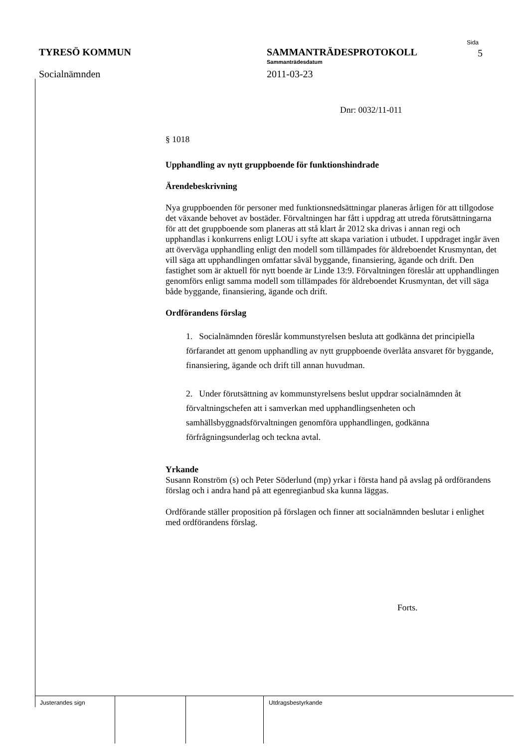TYRESÖ KOMMUN
Socialnämnden
SAMMANTRÄDESPROTOKOLL
Sammanträdesdatum
2011-03-23
Sida
5
Dnr: 0032/11-011
§ 1018
Upphandling av nytt gruppboende för funktionshindrade
Ärendebeskrivning
Nya gruppboenden för personer med funktionsnedsättningar planeras årligen för att tillgodose det växande behovet av bostäder. Förvaltningen har fått i uppdrag att utreda förutsättningarna för att det gruppboende som planeras att stå klart år 2012 ska drivas i annan regi och upphandlas i konkurrens enligt LOU i syfte att skapa variation i utbudet. I uppdraget ingår även att överväga upphandling enligt den modell som tillämpades för äldreboendet Krusmyntan, det vill säga att upphandlingen omfattar såväl byggande, finansiering, ägande och drift. Den fastighet som är aktuell för nytt boende är Linde 13:9. Förvaltningen föreslår att upphandlingen genomförs enligt samma modell som tillämpades för äldreboendet Krusmyntan, det vill säga både byggande, finansiering, ägande och drift.
Ordförandens förslag
1. Socialnämnden föreslår kommunstyrelsen besluta att godkänna det principiella förfarandet att genom upphandling av nytt gruppboende överlåta ansvaret för byggande, finansiering, ägande och drift till annan huvudman.
2. Under förutsättning av kommunstyrelsens beslut uppdrar socialnämnden åt förvaltningschefen att i samverkan med upphandlingsenheten och samhällsbyggnadsförvaltningen genomföra upphandlingen, godkänna förfrågningsunderlag och teckna avtal.
Yrkande
Susann Ronström (s) och Peter Söderlund (mp) yrkar i första hand på avslag på ordförandens förslag och i andra hand på att egenregianbud ska kunna läggas.
Ordförande ställer proposition på förslagen och finner att socialnämnden beslutar i enlighet med ordförandens förslag.
Forts.
Justerandes sign Utdragsbestyrkande